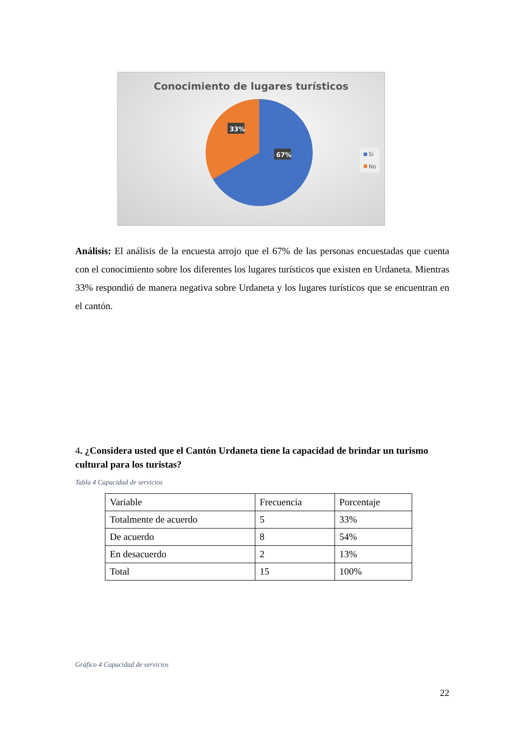Conocimiento de lugares turísticos
33%
67%
Si
No
Análisis: El análisis de la encuesta arrojo que el 67% de las personas encuestadas que cuenta con el conocimiento sobre los diferentes los lugares turísticos que existen en Urdaneta. Mientras 33% respondió de manera negativa sobre Urdaneta y los lugares turísticos que se encuentran en el cantón.
4. ¿Considera usted que el Cantón Urdaneta tiene la capacidad de brindar un turismo cultural para los turistas?
Tabla 4 Capacidad de servicios
| Variable | Frecuencia | Porcentaje |
| Totalmente de acuerdo | 5 | 33% |
| De acuerdo | 8 | 54% |
| En desacuerdo | 2 | 13% |
| Total | 15 | 100% |
Gráfico 4 Capacidad de servicios
22